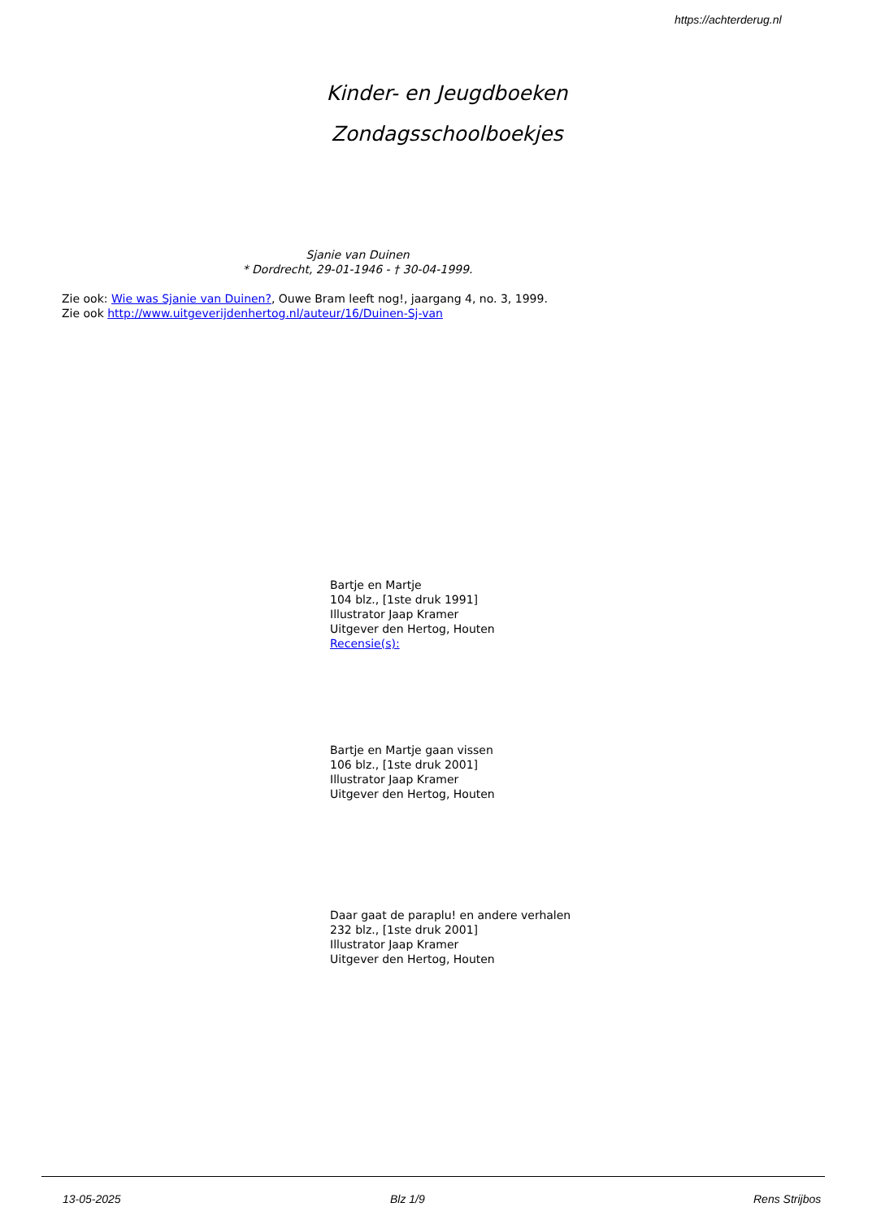https://achterderug.nl
Kinder- en Jeugdboeken
Zondagsschoolboekjes
Sjanie van Duinen
* Dordrecht, 29-01-1946 - † 30-04-1999.
Zie ook: Wie was Sjanie van Duinen?, Ouwe Bram leeft nog!, jaargang 4, no. 3, 1999.
Zie ook http://www.uitgeverijdenhertog.nl/auteur/16/Duinen-Sj-van
Bartje en Martje
104 blz., [1ste druk 1991]
Illustrator Jaap Kramer
Uitgever den Hertog, Houten
Recensie(s):
Bartje en Martje gaan vissen
106 blz., [1ste druk 2001]
Illustrator Jaap Kramer
Uitgever den Hertog, Houten
Daar gaat de paraplu! en andere verhalen
232 blz., [1ste druk 2001]
Illustrator Jaap Kramer
Uitgever den Hertog, Houten
13-05-2025 Blz 1/9 Rens Strijbos